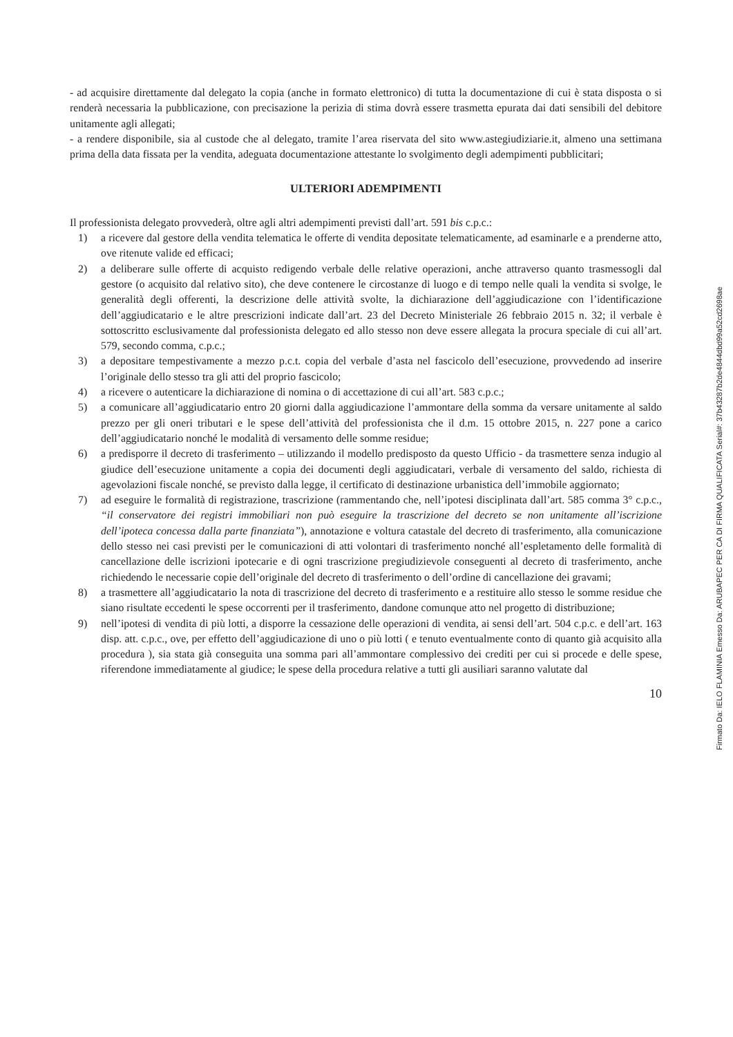- ad acquisire direttamente dal delegato la copia (anche in formato elettronico) di tutta la documentazione di cui è stata disposta o si renderà necessaria la pubblicazione, con precisazione la perizia di stima dovrà essere trasmetta epurata dai dati sensibili del debitore unitamente agli allegati;
- a rendere disponibile, sia al custode che al delegato, tramite l’area riservata del sito www.astegiudiziarie.it, almeno una settimana prima della data fissata per la vendita, adeguata documentazione attestante lo svolgimento degli adempimenti pubblicitari;
ULTERIORI ADEMPIMENTI
Il professionista delegato provvederà, oltre agli altri adempimenti previsti dall’art. 591 bis c.p.c.:
1) a ricevere dal gestore della vendita telematica le offerte di vendita depositate telematicamente, ad esaminarle e a prenderne atto, ove ritenute valide ed efficaci;
2) a deliberare sulle offerte di acquisto redigendo verbale delle relative operazioni, anche attraverso quanto trasmessogli dal gestore (o acquisito dal relativo sito), che deve contenere le circostanze di luogo e di tempo nelle quali la vendita si svolge, le generalità degli offerenti, la descrizione delle attività svolte, la dichiarazione dell’aggiudicazione con l’identificazione dell’aggiudicatario e le altre prescrizioni indicate dall’art. 23 del Decreto Ministeriale 26 febbraio 2015 n. 32; il verbale è sottoscritto esclusivamente dal professionista delegato ed allo stesso non deve essere allegata la procura speciale di cui all’art. 579, secondo comma, c.p.c.;
3) a depositare tempestivamente a mezzo p.c.t. copia del verbale d’asta nel fascicolo dell’esecuzione, provvedendo ad inserire l’originale dello stesso tra gli atti del proprio fascicolo;
4) a ricevere o autenticare la dichiarazione di nomina o di accettazione di cui all’art. 583 c.p.c.;
5) a comunicare all’aggiudicatario entro 20 giorni dalla aggiudicazione l’ammontare della somma da versare unitamente al saldo prezzo per gli oneri tributari e le spese dell’attività del professionista che il d.m. 15 ottobre 2015, n. 227 pone a carico dell’aggiudicatario nonché le modalità di versamento delle somme residue;
6) a predisporre il decreto di trasferimento – utilizzando il modello predisposto da questo Ufficio - da trasmettere senza indugio al giudice dell’esecuzione unitamente a copia dei documenti degli aggiudicatari, verbale di versamento del saldo, richiesta di agevolazioni fiscale nonché, se previsto dalla legge, il certificato di destinazione urbanistica dell’immobile aggiornato;
7) ad eseguire le formalità di registrazione, trascrizione (rammentando che, nell’ipotesi disciplinata dall’art. 585 comma 3° c.p.c., “il conservatore dei registri immobiliari non può eseguire la trascrizione del decreto se non unitamente all’iscrizione dell’ipoteca concessa dalla parte finanziata”), annotazione e voltura catastale del decreto di trasferimento, alla comunicazione dello stesso nei casi previsti per le comunicazioni di atti volontari di trasferimento nonché all’espletamento delle formalità di cancellazione delle iscrizioni ipotecarie e di ogni trascrizione pregiudizievole conseguenti al decreto di trasferimento, anche richiedendo le necessarie copie dell’originale del decreto di trasferimento o dell’ordine di cancellazione dei gravami;
8) a trasmettere all’aggiudicatario la nota di trascrizione del decreto di trasferimento e a restituire allo stesso le somme residue che siano risultate eccedenti le spese occorrenti per il trasferimento, dandone comunque atto nel progetto di distribuzione;
9) nell’ipotesi di vendita di più lotti, a disporre la cessazione delle operazioni di vendita, ai sensi dell’art. 504 c.p.c. e dell’art. 163 disp. att. c.p.c., ove, per effetto dell’aggiudicazione di uno o più lotti ( e tenuto eventualmente conto di quanto già acquisito alla procedura ), sia stata già conseguita una somma pari all’ammontare complessivo dei crediti per cui si procede e delle spese, riferendone immediatamente al giudice; le spese della procedura relative a tutti gli ausiliari saranno valutate dal
10
Firmato Da: IELO FLAMINIA Emesso Da: ARUBAPEC PER CA DI FIRMA QUALIFICATA Serial#: 37b43287b2de4844dbd99a52cd2698ae